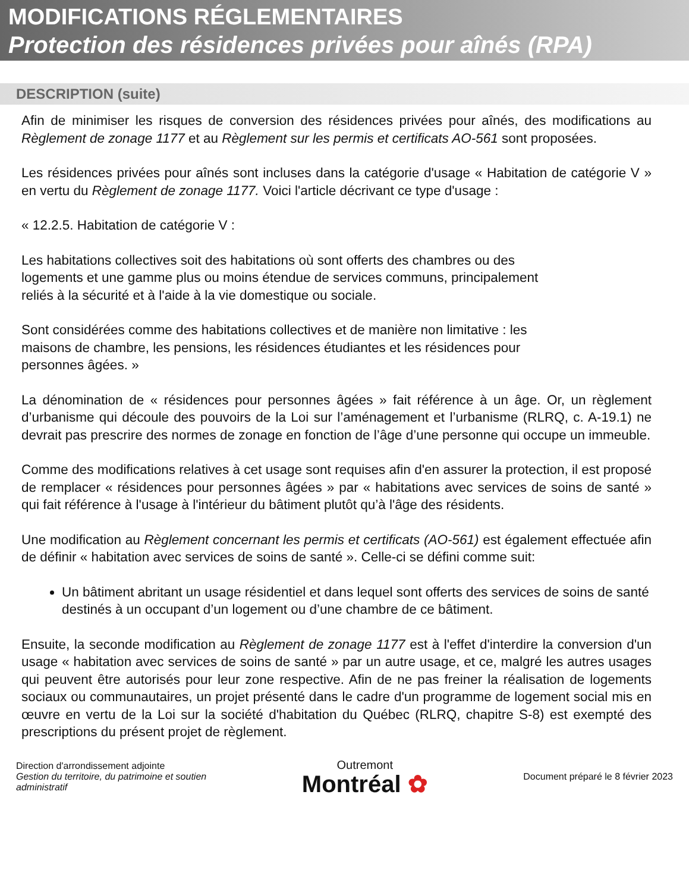MODIFICATIONS RÉGLEMENTAIRES
Protection des résidences privées pour aînés (RPA)
DESCRIPTION (suite)
Afin de minimiser les risques de conversion des résidences privées pour aînés, des modifications au Règlement de zonage 1177 et au Règlement sur les permis et certificats AO-561 sont proposées.
Les résidences privées pour aînés sont incluses dans la catégorie d'usage « Habitation de catégorie V » en vertu du Règlement de zonage 1177. Voici l'article décrivant ce type d'usage :
« 12.2.5. Habitation de catégorie V :
Les habitations collectives soit des habitations où sont offerts des chambres ou des
logements et une gamme plus ou moins étendue de services communs, principalement
reliés à la sécurité et à l'aide à la vie domestique ou sociale.
Sont considérées comme des habitations collectives et de manière non limitative : les
maisons de chambre, les pensions, les résidences étudiantes et les résidences pour
personnes âgées. »
La dénomination de « résidences pour personnes âgées » fait référence à un âge. Or, un règlement d’urbanisme qui découle des pouvoirs de la Loi sur l’aménagement et l’urbanisme (RLRQ, c. A-19.1) ne devrait pas prescrire des normes de zonage en fonction de l’âge d’une personne qui occupe un immeuble.
Comme des modifications relatives à cet usage sont requises afin d'en assurer la protection, il est proposé de remplacer « résidences pour personnes âgées » par « habitations avec services de soins de santé » qui fait référence à l'usage à l'intérieur du bâtiment plutôt qu’à l'âge des résidents.
Une modification au Règlement concernant les permis et certificats (AO-561) est également effectuée afin de définir « habitation avec services de soins de santé ». Celle-ci se défini comme suit:
Un bâtiment abritant un usage résidentiel et dans lequel sont offerts des services de soins de santé destinés à un occupant d’un logement ou d’une chambre de ce bâtiment.
Ensuite, la seconde modification au Règlement de zonage 1177 est à l'effet d'interdire la conversion d'un usage « habitation avec services de soins de santé » par un autre usage, et ce, malgré les autres usages qui peuvent être autorisés pour leur zone respective. Afin de ne pas freiner la réalisation de logements sociaux ou communautaires, un projet présenté dans le cadre d'un programme de logement social mis en œuvre en vertu de la Loi sur la société d'habitation du Québec (RLRQ, chapitre S-8) est exempté des prescriptions du présent projet de règlement.
Direction d'arrondissement adjointe
Gestion du territoire, du patrimoine et soutien
administratif
Outremont
Montréal ✿
Document préparé le 8 février 2023